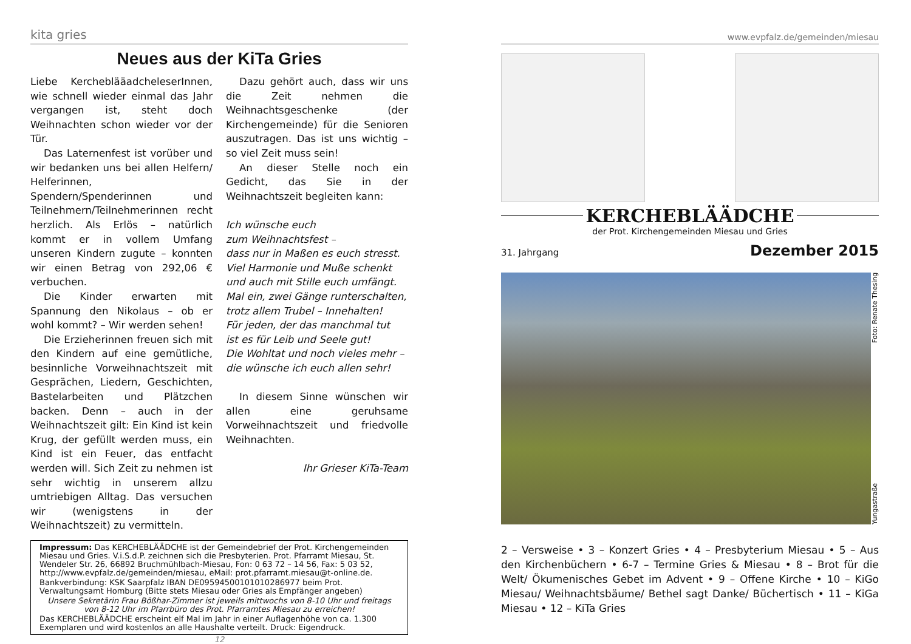kita gries
Neues aus der KiTa Gries
Liebe KercheblääadcheleserInnen, wie schnell wieder einmal das Jahr vergangen ist, steht doch Weihnachten schon wieder vor der Tür.
Das Laternenfest ist vorüber und wir bedanken uns bei allen Helfern/ Helferinnen, Spendern/Spenderinnen und Teilnehmern/Teilnehmerinnen recht herzlich. Als Erlös – natürlich kommt er in vollem Umfang unseren Kindern zugute – konnten wir einen Betrag von 292,06 € verbuchen.
Die Kinder erwarten mit Spannung den Nikolaus – ob er wohl kommt? – Wir werden sehen!
Die Erzieherinnen freuen sich mit den Kindern auf eine gemütliche, besinnliche Vorweihnachtszeit mit Gesprächen, Liedern, Geschichten, Bastelarbeiten und Plätzchen backen. Denn – auch in der Weihnachtszeit gilt: Ein Kind ist kein Krug, der gefüllt werden muss, ein Kind ist ein Feuer, das entfacht werden will. Sich Zeit zu nehmen ist sehr wichtig in unserem allzu umtriebigen Alltag. Das versuchen wir (wenigstens in der Weihnachtszeit) zu vermitteln.
Dazu gehört auch, dass wir uns die Zeit nehmen die Weihnachtsgeschenke (der Kirchengemeinde) für die Senioren auszutragen. Das ist uns wichtig – so viel Zeit muss sein!
An dieser Stelle noch ein Gedicht, das Sie in der Weihnachtszeit begleiten kann:
Ich wünsche euch
zum Weihnachtsfest –
dass nur in Maßen es euch stresst.
Viel Harmonie und Muße schenkt
und auch mit Stille euch umfängt.
Mal ein, zwei Gänge runterschalten,
trotz allem Trubel – Innehalten!
Für jeden, der das manchmal tut
ist es für Leib und Seele gut!
Die Wohltat und noch vieles mehr –
die wünsche ich euch allen sehr!
In diesem Sinne wünschen wir allen eine geruhsame Vorweihnachtszeit und friedvolle Weihnachten.
Ihr Grieser KiTa-Team
Impressum: Das KERCHEBLÄÄDCHE ist der Gemeindebrief der Prot. Kirchengemeinden Miesau und Gries. V.i.S.d.P. zeichnen sich die Presbyterien. Prot. Pfarramt Miesau, St. Wendeler Str. 26, 66892 Bruchmühlbach-Miesau, Fon: 0 63 72 – 14 56, Fax: 5 03 52, http://www.evpfalz.de/gemeinden/miesau, eMail: prot.pfarramt.miesau@t-online.de.
Bankverbindung: KSK Saarpfalz IBAN DE09594500101010286977 beim Prot. Verwaltungsamt Homburg (Bitte stets Miesau oder Gries als Empfänger angeben)
Unsere Sekretärin Frau Bößhar-Zimmer ist jeweils mittwochs von 8-10 Uhr und freitags von 8-12 Uhr im Pfarrbüro des Prot. Pfarramtes Miesau zu erreichen!
Das KERCHEBLÄÄDCHE erscheint elf Mal im Jahr in einer Auflagenhöhe von ca. 1.300 Exemplaren und wird kostenlos an alle Haushalte verteilt. Druck: Eigendruck.
12
www.evpfalz.de/gemeinden/miesau
KERCHEBLÄÄDCHE
der Prot. Kirchengemeinden Miesau und Gries
31. Jahrgang Dezember 2015
Yungastraße Foto: Renate Thesing
2 – Versweise • 3 – Konzert Gries • 4 – Presbyterium Miesau • 5 – Aus den Kirchenbüchern • 6-7 – Termine Gries & Miesau • 8 – Brot für die Welt/ Ökumenisches Gebet im Advent • 9 – Offene Kirche • 10 – KiGo Miesau/ Weihnachtsbäume/ Bethel sagt Danke/ Büchertisch • 11 – KiGa Miesau • 12 – KiTa Gries